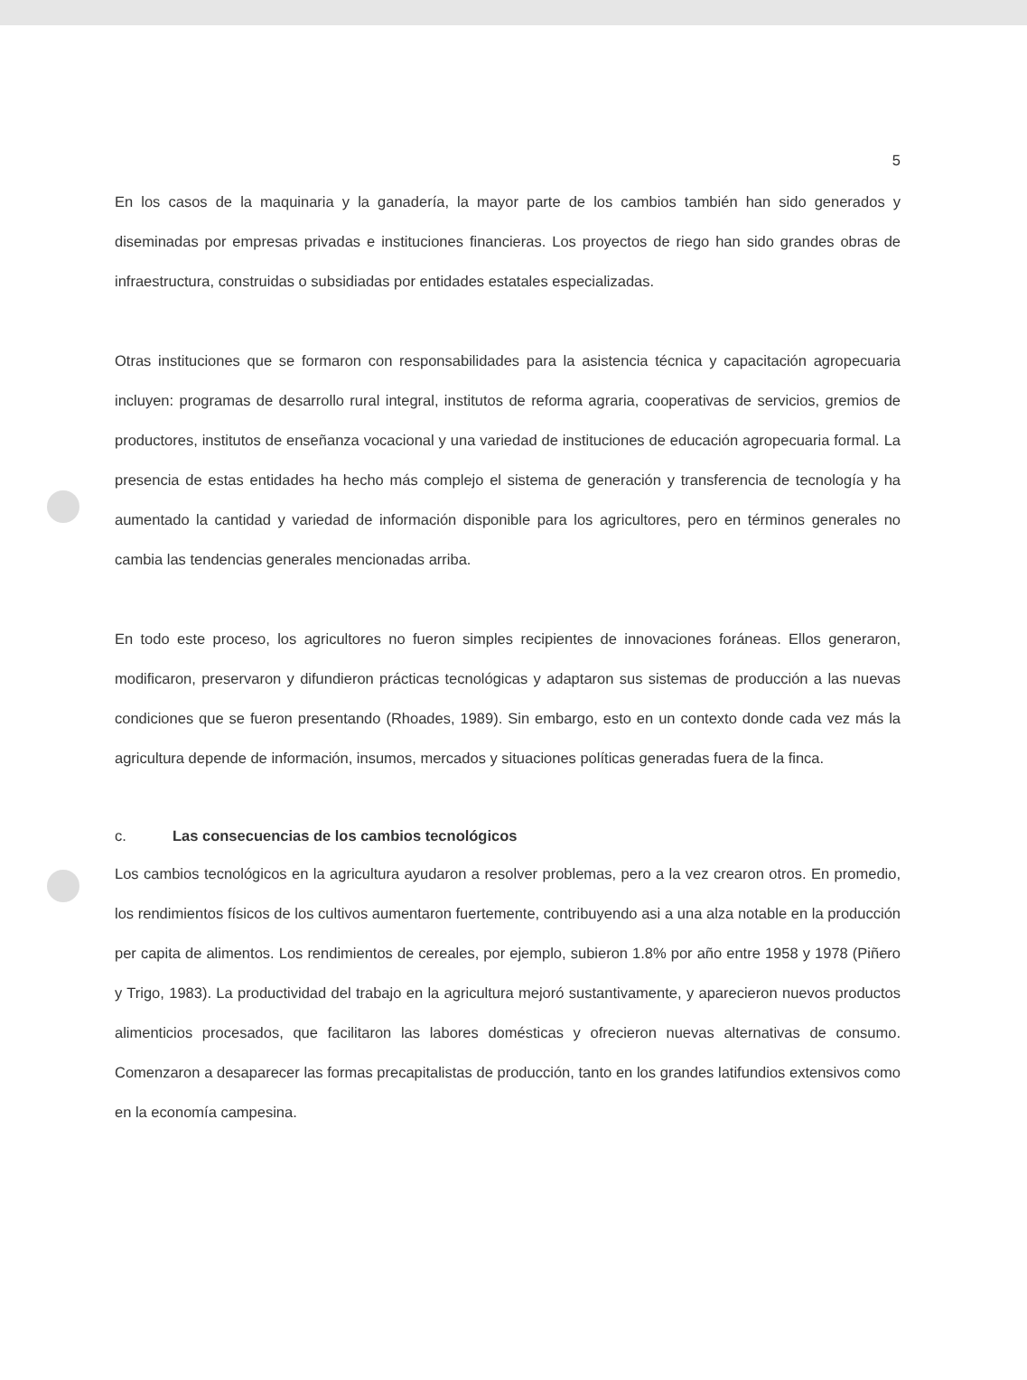5
En los casos de la maquinaria y la ganadería, la mayor parte de los cambios también han sido generados y diseminadas por empresas privadas e instituciones financieras. Los proyectos de riego han sido grandes obras de infraestructura, construidas o subsidiadas por entidades estatales especializadas.
Otras instituciones que se formaron con responsabilidades para la asistencia técnica y capacitación agropecuaria incluyen: programas de desarrollo rural integral, institutos de reforma agraria, cooperativas de servicios, gremios de productores, institutos de enseñanza vocacional y una variedad de instituciones de educación agropecuaria formal. La presencia de estas entidades ha hecho más complejo el sistema de generación y transferencia de tecnología y ha aumentado la cantidad y variedad de información disponible para los agricultores, pero en términos generales no cambia las tendencias generales mencionadas arriba.
En todo este proceso, los agricultores no fueron simples recipientes de innovaciones foráneas. Ellos generaron, modificaron, preservaron y difundieron prácticas tecnológicas y adaptaron sus sistemas de producción a las nuevas condiciones que se fueron presentando (Rhoades, 1989). Sin embargo, esto en un contexto donde cada vez más la agricultura depende de información, insumos, mercados y situaciones políticas generadas fuera de la finca.
c. Las consecuencias de los cambios tecnológicos
Los cambios tecnológicos en la agricultura ayudaron a resolver problemas, pero a la vez crearon otros. En promedio, los rendimientos físicos de los cultivos aumentaron fuertemente, contribuyendo asi a una alza notable en la producción per capita de alimentos. Los rendimientos de cereales, por ejemplo, subieron 1.8% por año entre 1958 y 1978 (Piñero y Trigo, 1983). La productividad del trabajo en la agricultura mejoró sustantivamente, y aparecieron nuevos productos alimenticios procesados, que facilitaron las labores domésticas y ofrecieron nuevas alternativas de consumo. Comenzaron a desaparecer las formas precapitalistas de producción, tanto en los grandes latifundios extensivos como en la economía campesina.